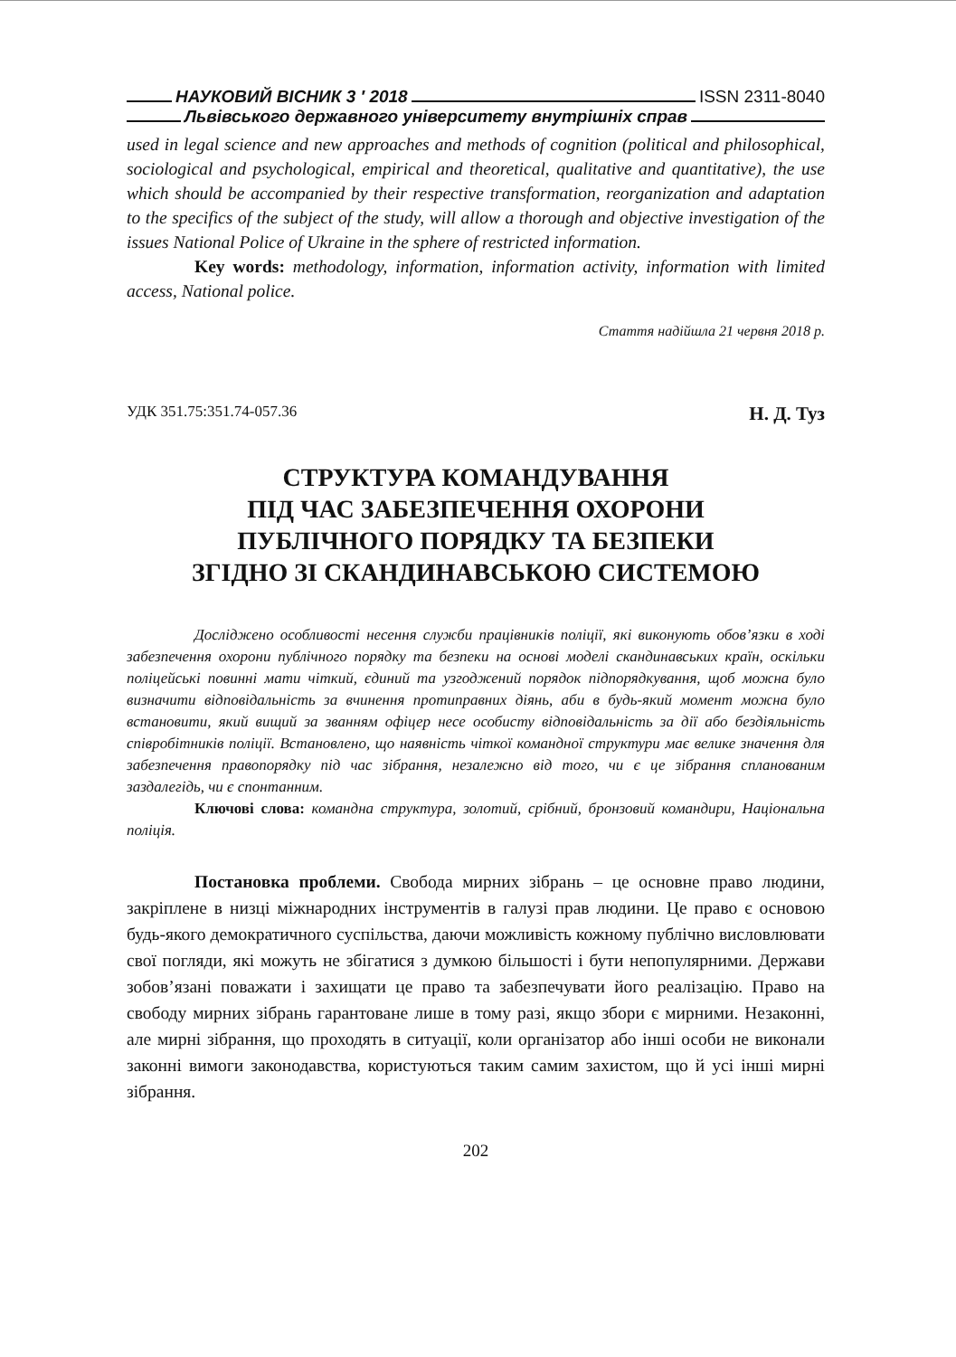НАУКОВИЙ ВІСНИК 3 ′ 2018 ISSN 2311-8040
Львівського державного університету внутрішніх справ
used in legal science and new approaches and methods of cognition (political and philosophical, sociological and psychological, empirical and theoretical, qualitative and quantitative), the use which should be accompanied by their respective transformation, reorganization and adaptation to the specifics of the subject of the study, will allow a thorough and objective investigation of the issues National Police of Ukraine in the sphere of restricted information.
Key words: methodology, information, information activity, information with limited access, National police.
Стаття надійшла 21 червня 2018 р.
УДК 351.75:351.74-057.36 Н. Д. Туз
СТРУКТУРА КОМАНДУВАННЯ
ПІД ЧАС ЗАБЕЗПЕЧЕННЯ ОХОРОНИ
ПУБЛІЧНОГО ПОРЯДКУ ТА БЕЗПЕКИ
ЗГІДНО ЗІ СКАНДИНАВСЬКОЮ СИСТЕМОЮ
Досліджено особливості несення служби працівників поліції, які виконують обов’язки в ході забезпечення охорони публічного порядку та безпеки на основі моделі скандинавських країн, оскільки поліцейські повинні мати чіткий, єдиний та узгоджений порядок підпорядкування, щоб можна було визначити відповідальність за вчинення протиправних діянь, аби в будь-який момент можна було встановити, який вищий за званням офіцер несе особисту відповідальність за дії або бездіяльність співробітників поліції. Встановлено, що наявність чіткої командної структури має велике значення для забезпечення правопорядку під час зібрання, незалежно від того, чи є це зібрання спланованим заздалегідь, чи є спонтанним.
Ключові слова: командна структура, золотий, срібний, бронзовий командири, Національна поліція.
Постановка проблеми. Свобода мирних зібрань – це основне право людини, закріплене в низці міжнародних інструментів в галузі прав людини. Це право є основою будь-якого демократичного суспільства, даючи можливість кожному публічно висловлювати свої погляди, які можуть не збігатися з думкою більшості і бути непопулярними. Держави зобов’язані поважати і захищати це право та забезпечувати його реалізацію. Право на свободу мирних зібрань гарантоване лише в тому разі, якщо збори є мирними. Незаконні, але мирні зібрання, що проходять в ситуації, коли організатор або інші особи не виконали законні вимоги законодавства, користуються таким самим захистом, що й усі інші мирні зібрання.
202